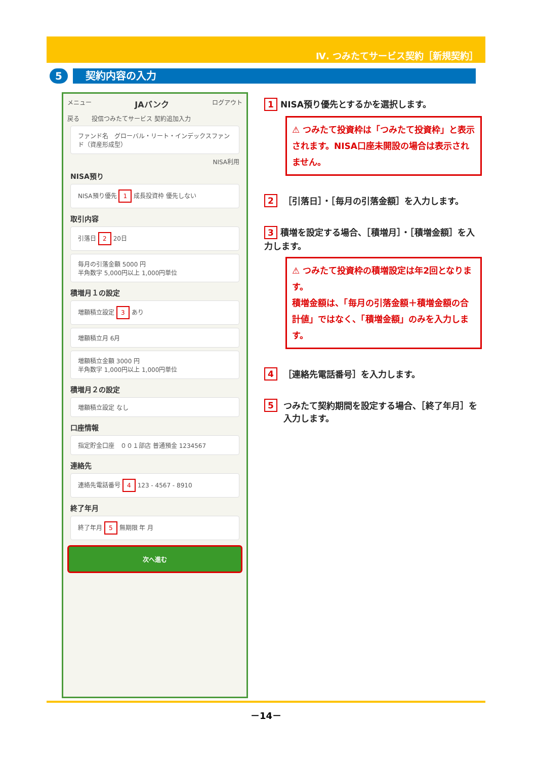Ⅳ. つみたてサービス契約［新規契約］
5
契約内容の入力
メニュー JAバンク ログアウト
戻る　　投信つみたてサービス 契約追加入力
ファンド名　グローバル・リート・インデックスファンド（資産形成型）
NISA利用
NISA預り
NISA預り優先 1 成長投資枠 優先しない
取引内容
引落日 2 20日
毎月の引落金額 5000 円
半角数字 5,000円以上 1,000円単位
積増月１の設定
増額積立設定 3 あり
増額積立月 6月
増額積立金額 3000 円
半角数字 1,000円以上 1,000円単位
積増月２の設定
増額積立設定 なし
口座情報
指定貯金口座　００１部店 普通預金 1234567
連絡先
連絡先電話番号 4 123 - 4567 - 8910
終了年月
終了年月 5 無期限 年 月
次へ進む
1 NISA預り優先とするかを選択します。
⚠ つみたて投資枠は「つみたて投資枠」と表示されます。NISA口座未開設の場合は表示されません。
2 ［引落日］・［毎月の引落金額］を入力します。
3 積増を設定する場合、［積増月］・［積増金額］を入力します。
⚠ つみたて投資枠の積増設定は年2回となります。
積増金額は、「毎月の引落金額＋積増金額の合計値」ではなく、「積増金額」のみを入力します。
4 ［連絡先電話番号］を入力します。
5 つみたて契約期間を設定する場合、［終了年月］を入力します。
－14－